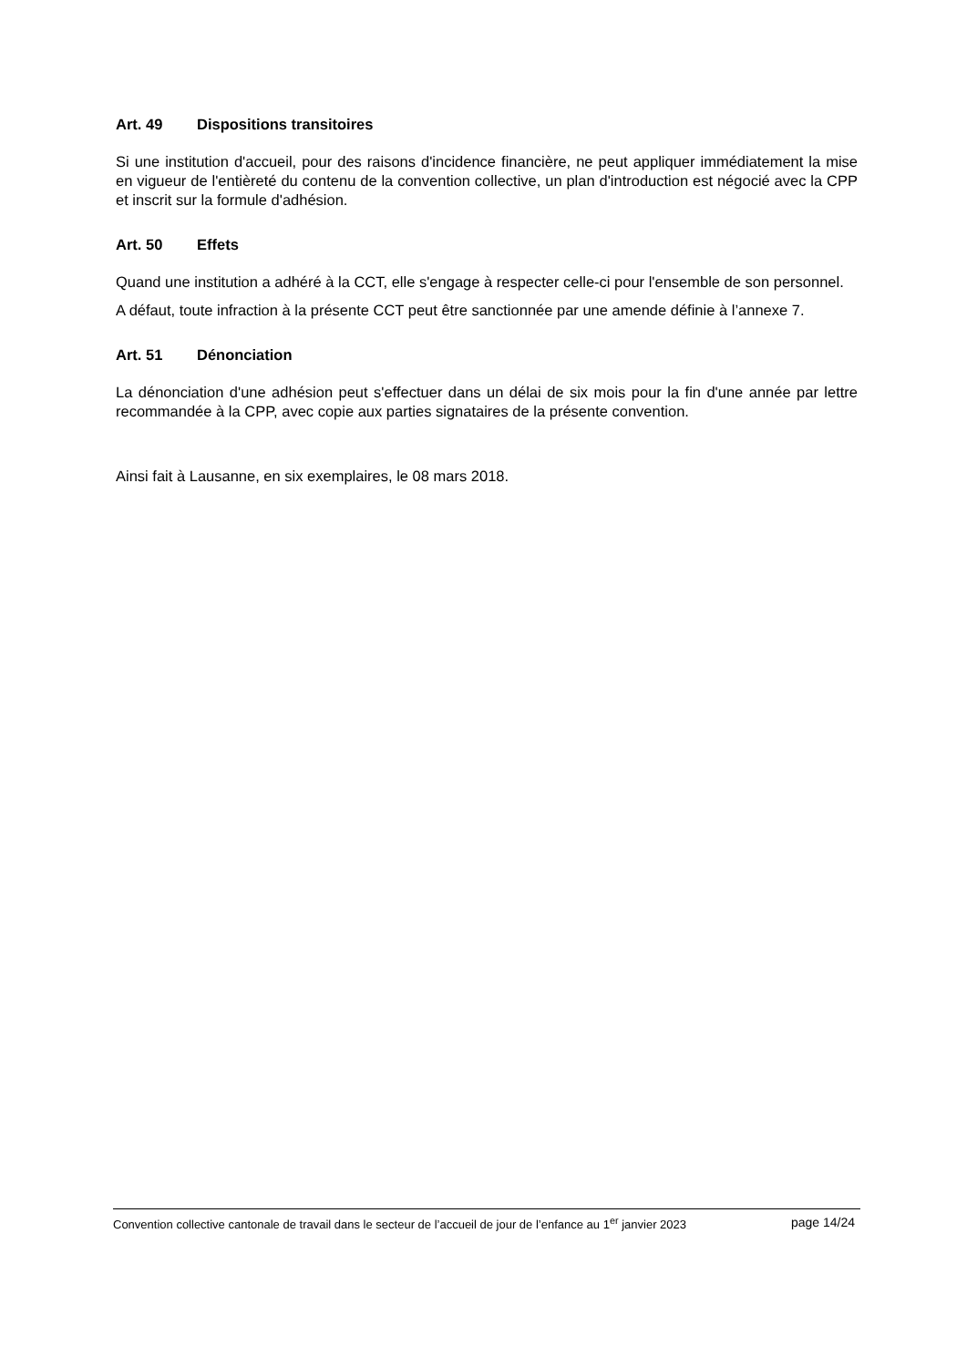Art. 49 Dispositions transitoires
Si une institution d'accueil, pour des raisons d'incidence financière, ne peut appliquer immédiatement la mise en vigueur de l'entièreté du contenu de la convention collective, un plan d'introduction est négocié avec la CPP et inscrit sur la formule d'adhésion.
Art. 50 Effets
Quand une institution a adhéré à la CCT, elle s'engage à respecter celle-ci pour l'ensemble de son personnel.
A défaut, toute infraction à la présente CCT peut être sanctionnée par une amende définie à l’annexe 7.
Art. 51 Dénonciation
La dénonciation d'une adhésion peut s'effectuer dans un délai de six mois pour la fin d'une année par lettre recommandée à la CPP, avec copie aux parties signataires de la présente convention.
Ainsi fait à Lausanne, en six exemplaires, le 08 mars 2018.
Convention collective cantonale de travail dans le secteur de l’accueil de jour de l’enfance au 1<sup>er</sup> janvier 2023 page 14/24